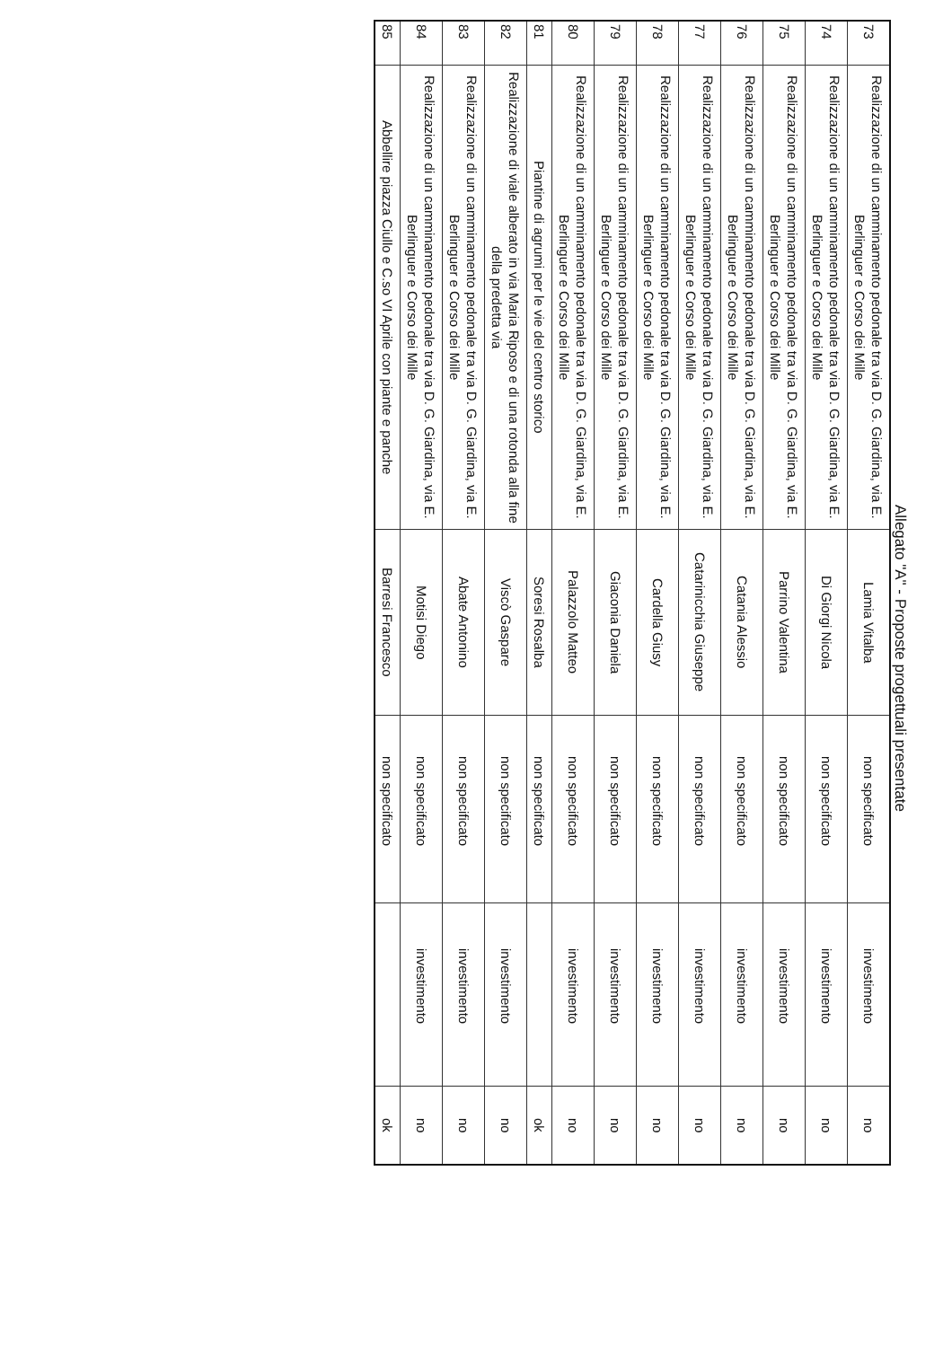Allegato "A" - Proposte progettuali presentate
| 73 | Realizzazione di un camminamento pedonale tra via D. G. Giardina, via E. Berlinguer e Corso dei Mille | Lamia Vitalba | non specificato | investimento | no |
| 74 | Realizzazione di un camminamento pedonale tra via D. G. Giardina, via E. Berlinguer e Corso dei Mille | Di Giorgi Nicola | non specificato | investimento | no |
| 75 | Realizzazione di un camminamento pedonale tra via D. G. Giardina, via E. Berlinguer e Corso dei Mille | Parrino Valentina | non specificato | investimento | no |
| 76 | Realizzazione di un camminamento pedonale tra via D. G. Giardina, via E. Berlinguer e Corso dei Mille | Catania Alessio | non specificato | investimento | no |
| 77 | Realizzazione di un camminamento pedonale tra via D. G. Giardina, via E. Berlinguer e Corso dei Mille | Catarinicchia Giuseppe | non specificato | investimento | no |
| 78 | Realizzazione di un camminamento pedonale tra via D. G. Giardina, via E. Berlinguer e Corso dei Mille | Cardella Giusy | non specificato | investimento | no |
| 79 | Realizzazione di un camminamento pedonale tra via D. G. Giardina, via E. Berlinguer e Corso dei Mille | Giaconia Daniela | non specificato | investimento | no |
| 80 | Realizzazione di un camminamento pedonale tra via D. G. Giardina, via E. Berlinguer e Corso dei Mille | Palazzolo Matteo | non specificato | investimento | no |
| 81 | Piantine di agrumi per le vie del centro storico | Soresi Rosalba | non specificato | | ok |
| 82 | Realizzazione di viale alberato in via Maria Riposo e di una rotonda alla fine della predetta via | Viscò Gaspare | non specificato | investimento | no |
| 83 | Realizzazione di un camminamento pedonale tra via D. G. Giardina, via E. Berlinguer e Corso dei Mille | Abate Antonino | non specificato | investimento | no |
| 84 | Realizzazione di un camminamento pedonale tra via D. G. Giardina, via E. Berlinguer e Corso dei Mille | Motisi Diego | non specificato | investimento | no |
| 85 | Abbellire piazza Ciullo e C.so VI Aprile con piante e panche | Barresi Francesco | non specificato | | ok |